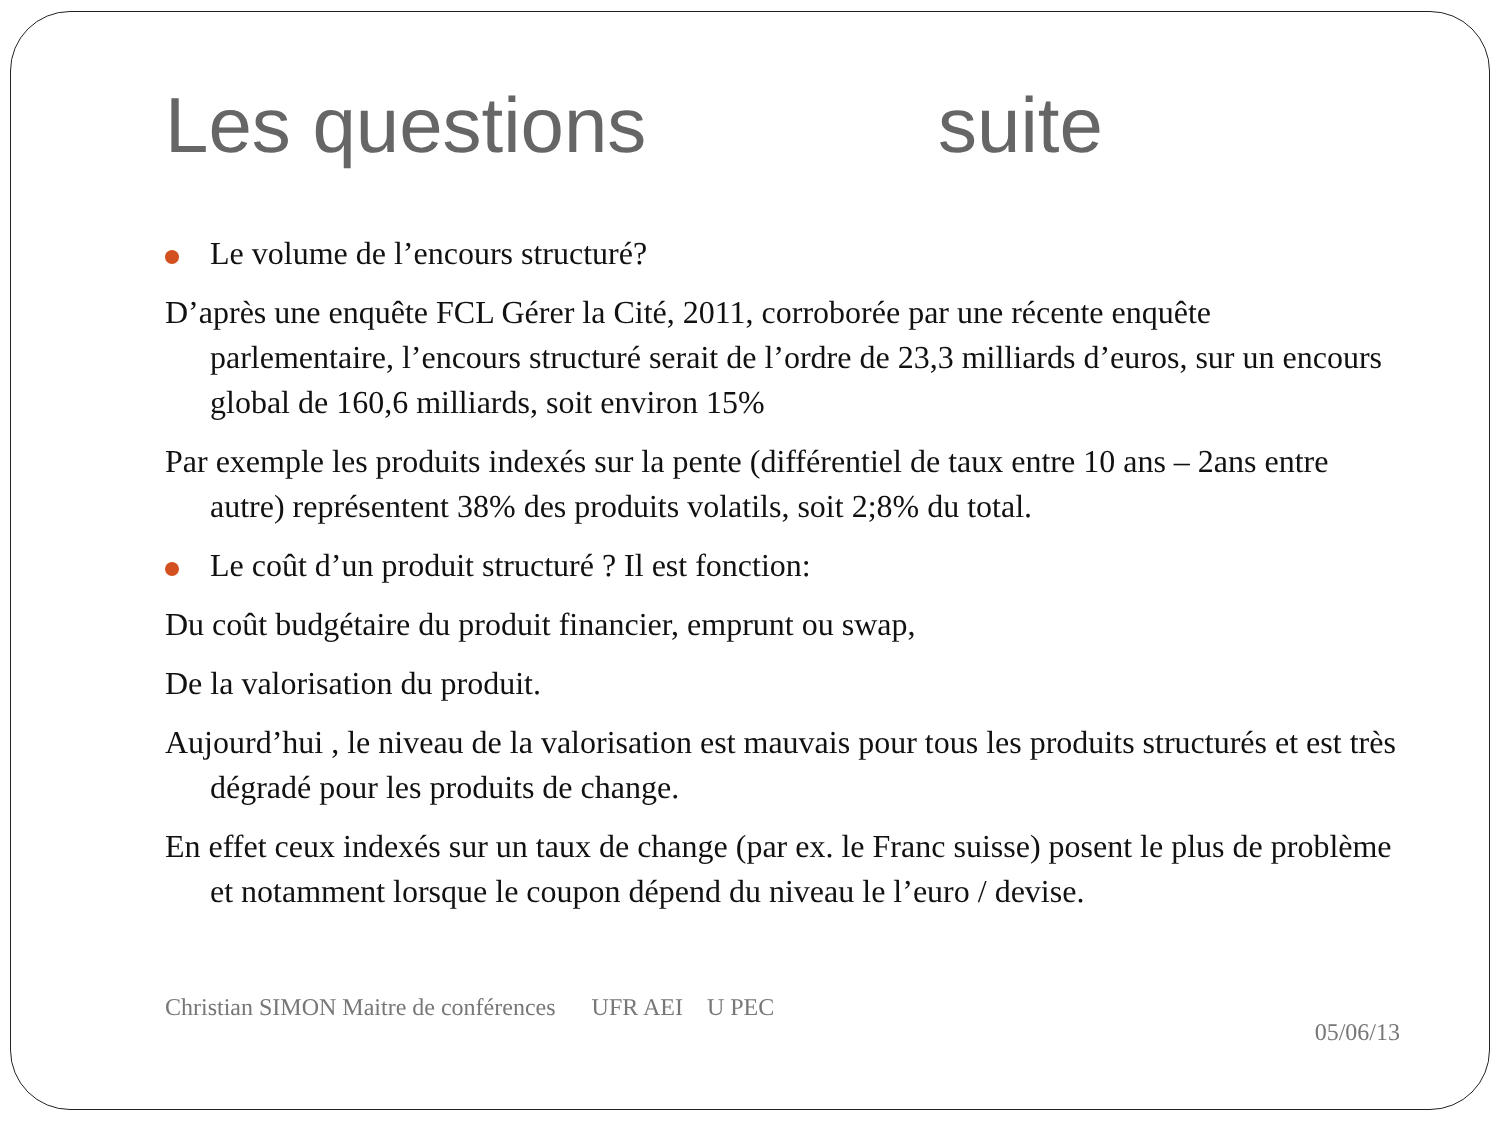Les questions suite
Le volume de l’encours structuré?
D’après une enquête FCL Gérer la Cité, 2011, corroborée par une récente enquête parlementaire, l’encours structuré serait de l’ordre de 23,3 milliards d’euros, sur un encours global de 160,6 milliards, soit environ 15%
Par exemple les produits indexés sur la pente (différentiel de taux entre 10 ans – 2ans entre autre) représentent 38% des produits volatils, soit 2;8% du total.
Le coût d’un produit structuré ? Il est fonction:
Du coût budgétaire du produit financier, emprunt ou swap,
De la valorisation du produit.
Aujourd’hui , le niveau de la valorisation est mauvais pour tous les produits structurés et est très dégradé pour les produits de change.
En effet ceux indexés sur un taux de change (par ex. le Franc suisse) posent le plus de problème et notamment lorsque le coupon dépend du niveau le l’euro / devise.
Christian SIMON Maitre de conférences UFR AEI U PEC
05/06/13